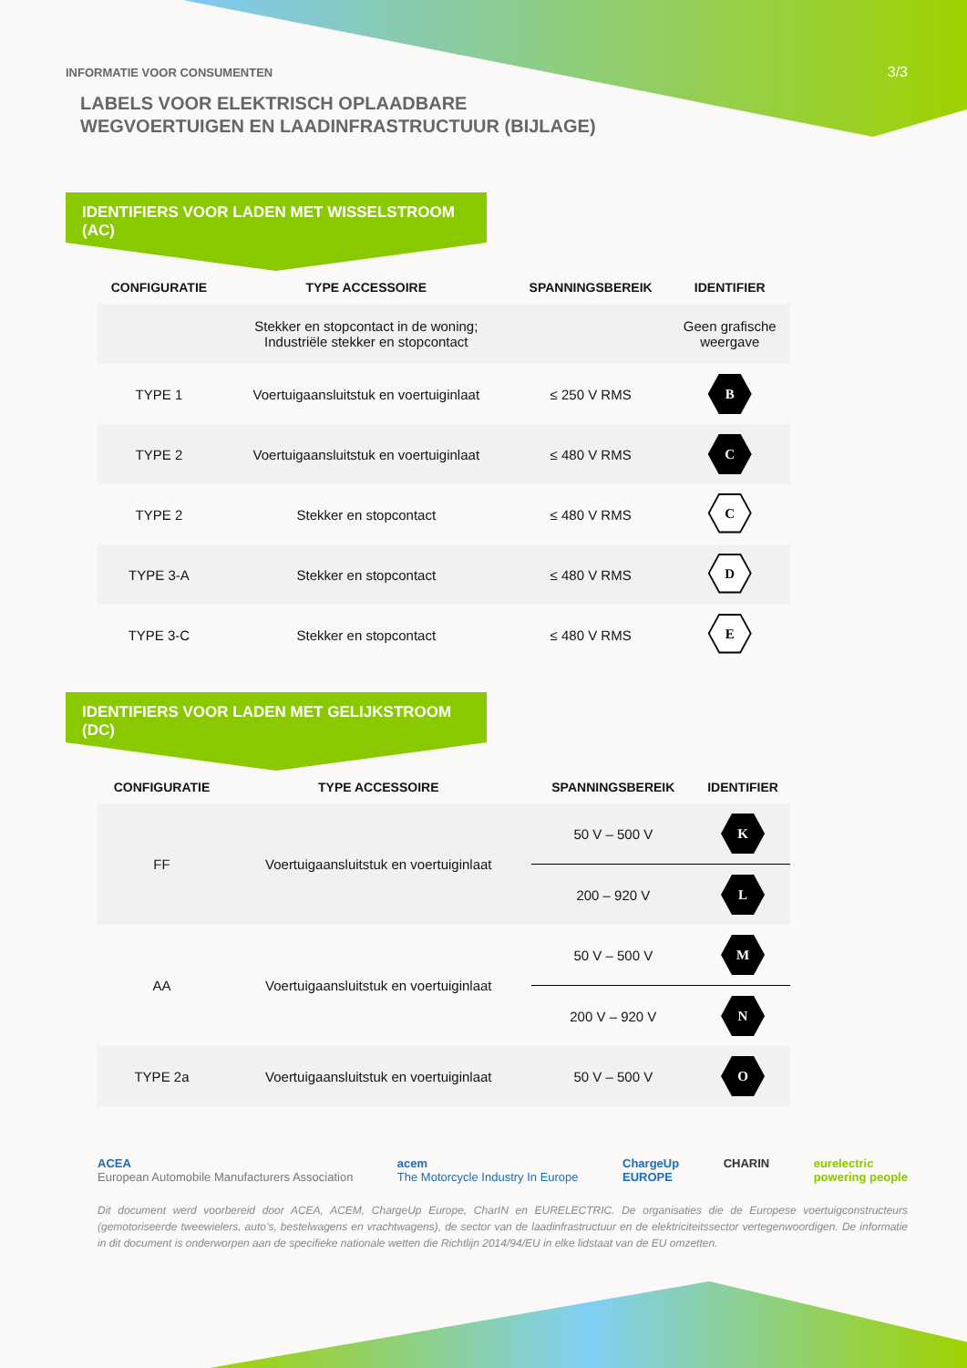INFORMATIE VOOR CONSUMENTEN
3/3
LABELS VOOR ELEKTRISCH OPLAADBARE
WEGVOERTUIGEN EN LAADINFRASTRUCTUUR (BIJLAGE)
IDENTIFIERS VOOR LADEN MET WISSELSTROOM (AC)
| CONFIGURATIE | TYPE ACCESSOIRE | SPANNINGSBEREIK | IDENTIFIER |
| --- | --- | --- | --- |
| | Stekker en stopcontact in de woning; Industriële stekker en stopcontact | | Geen grafische weergave |
| TYPE 1 | Voertuigaansluitstuk en voertuiginlaat | ≤ 250 V RMS | B |
| TYPE 2 | Voertuigaansluitstuk en voertuiginlaat | ≤ 480 V RMS | C |
| TYPE 2 | Stekker en stopcontact | ≤ 480 V RMS | C |
| TYPE 3-A | Stekker en stopcontact | ≤ 480 V RMS | D |
| TYPE 3-C | Stekker en stopcontact | ≤ 480 V RMS | E |
IDENTIFIERS VOOR LADEN MET GELIJKSTROOM (DC)
| CONFIGURATIE | TYPE ACCESSOIRE | SPANNINGSBEREIK | IDENTIFIER |
| --- | --- | --- | --- |
| FF | Voertuigaansluitstuk en voertuiginlaat | 50 V – 500 V | K |
| | | 200 – 920 V | L |
| AA | Voertuigaansluitstuk en voertuiginlaat | 50 V – 500 V | M |
| | | 200 V – 920 V | N |
| TYPE 2a | Voertuigaansluitstuk en voertuiginlaat | 50 V – 500 V | O |
ACEA
European Automobile Manufacturers Association
acem
The Motorcycle Industry In Europe
ChargeUp
EUROPE
CHARIN eurelectric
powering people
Dit document werd voorbereid door ACEA, ACEM, ChargeUp Europe, CharIN en EURELECTRIC. De organisaties die de Europese voertuigconstructeurs (gemotoriseerde tweewielers, auto’s, bestelwagens en vrachtwagens), de sector van de laadinfrastructuur en de elektriciteitssector vertegenwoordigen. De informatie in dit document is onderworpen aan de specifieke nationale wetten die Richtlijn 2014/94/EU in elke lidstaat van de EU omzetten.